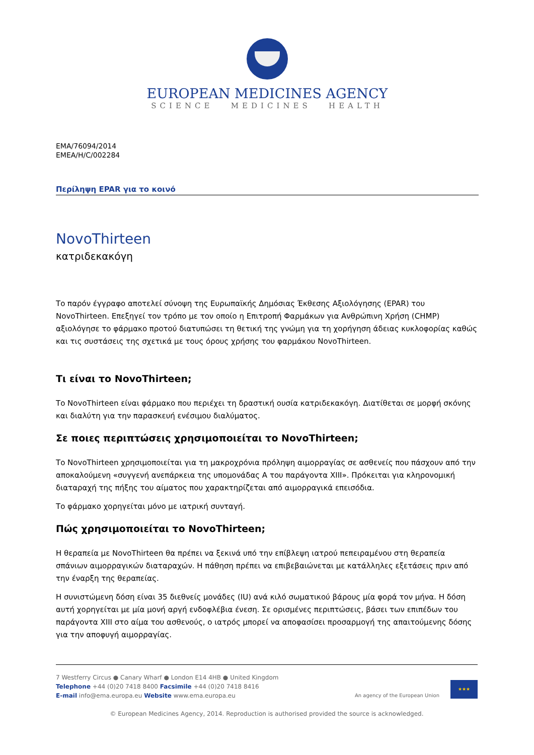EUROPEAN MEDICINES AGENCY
SCIENCE MEDICINES HEALTH
EMA/76094/2014
EMEA/H/C/002284
Περίληψη EPAR για το κοινό
NovoThirteen
κατριδεκακόγη
Το παρόν έγγραφο αποτελεί σύνοψη της Ευρωπαϊκής Δημόσιας Έκθεσης Αξιολόγησης (EPAR) του NovoThirteen. Επεξηγεί τον τρόπο με τον οποίο η Επιτροπή Φαρμάκων για Ανθρώπινη Χρήση (CHMP) αξιολόγησε το φάρμακο προτού διατυπώσει τη θετική της γνώμη για τη χορήγηση άδειας κυκλοφορίας καθώς και τις συστάσεις της σχετικά με τους όρους χρήσης του φαρμάκου NovoThirteen.
Τι είναι το NovoThirteen;
Το NovoThirteen είναι φάρμακο που περιέχει τη δραστική ουσία κατριδεκακόγη. Διατίθεται σε μορφή σκόνης και διαλύτη για την παρασκευή ενέσιμου διαλύματος.
Σε ποιες περιπτώσεις χρησιμοποιείται το NovoThirteen;
Το NovoThirteen χρησιμοποιείται για τη μακροχρόνια πρόληψη αιμορραγίας σε ασθενείς που πάσχουν από την αποκαλούμενη «συγγενή ανεπάρκεια της υπομονάδας A του παράγοντα XIII». Πρόκειται για κληρονομική διαταραχή της πήξης του αίματος που χαρακτηρίζεται από αιμορραγικά επεισόδια.
Το φάρμακο χορηγείται μόνο με ιατρική συνταγή.
Πώς χρησιμοποιείται το NovoThirteen;
Η θεραπεία με NovoThirteen θα πρέπει να ξεκινά υπό την επίβλεψη ιατρού πεπειραμένου στη θεραπεία σπάνιων αιμορραγικών διαταραχών. Η πάθηση πρέπει να επιβεβαιώνεται με κατάλληλες εξετάσεις πριν από την έναρξη της θεραπείας.
Η συνιστώμενη δόση είναι 35 διεθνείς μονάδες (IU) ανά κιλό σωματικού βάρους μία φορά τον μήνα. Η δόση αυτή χορηγείται με μία μονή αργή ενδοφλέβια ένεση. Σε ορισμένες περιπτώσεις, βάσει των επιπέδων του παράγοντα XIII στο αίμα του ασθενούς, ο ιατρός μπορεί να αποφασίσει προσαρμογή της απαιτούμενης δόσης για την αποφυγή αιμορραγίας.
7 Westferry Circus ● Canary Wharf ● London E14 4HB ● United Kingdom
Telephone +44 (0)20 7418 8400 Facsimile +44 (0)20 7418 8416
E-mail info@ema.europa.eu Website www.ema.europa.eu
An agency of the European Union
★★★
© European Medicines Agency, 2014. Reproduction is authorised provided the source is acknowledged.